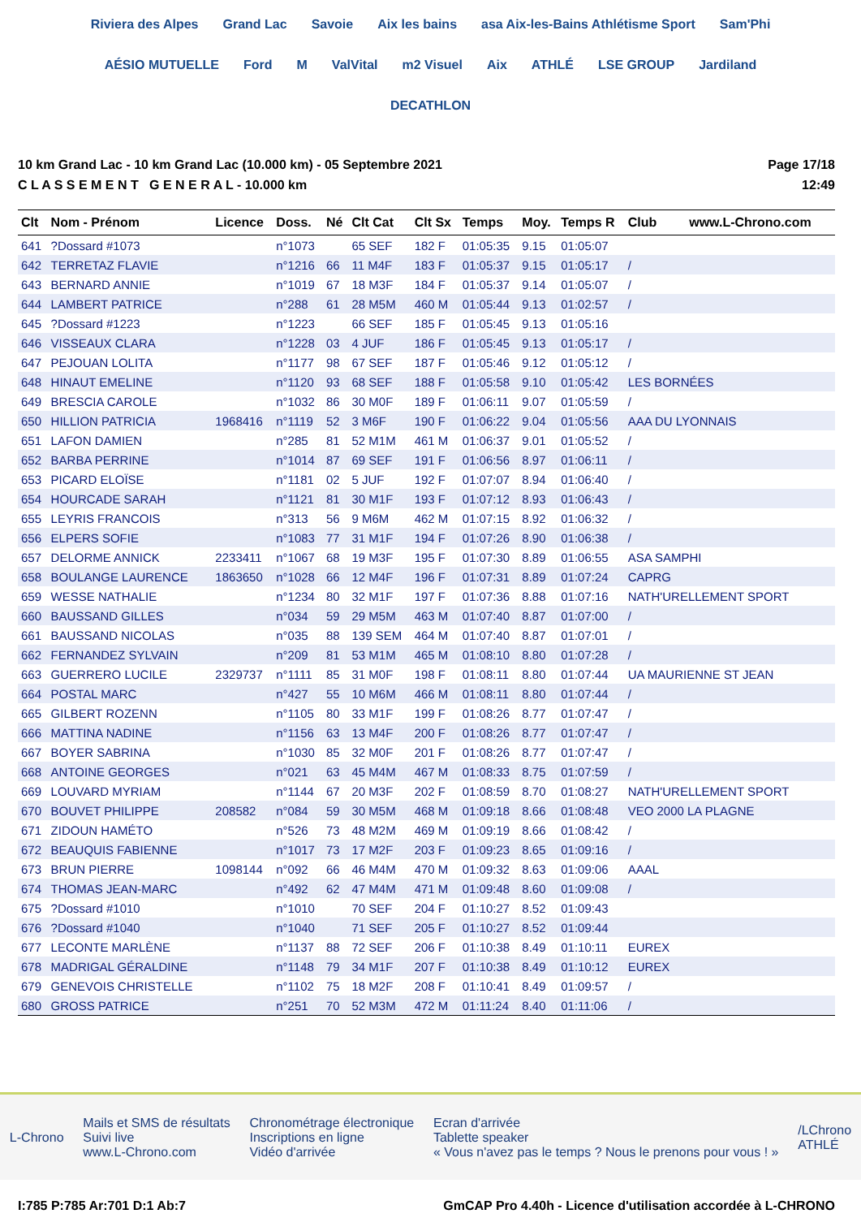Riviera des Alpes Grand Lac Savoie Aix les bains asa Aix-les-Bains Athlétisme Sport Sam'Phi AÉSIO MUTUELLE Ford M ValVital m2 Visuel Aix ATHLÉ LSE GROUP Jardiland DECATHLON
10 km Grand Lac - 10 km Grand Lac (10.000 km) - 05 Septembre 2021
C L A S S E M E N T G E N E R A L - 10.000 km
Page 17/18
12:49
| Clt | Nom - Prénom | Licence | Doss. | Né | Clt Cat | Clt Sx | Temps | Moy. | Temps R | Club www.L-Chrono.com |
| --- | --- | --- | --- | --- | --- | --- | --- | --- | --- | --- |
| 641 | ?Dossard #1073 | | n°1073 | | 65 SEF | 182 F | 01:05:35 | 9.15 | 01:05:07 | |
| 642 | TERRETAZ FLAVIE | | n°1216 | 66 | 11 M4F | 183 F | 01:05:37 | 9.15 | 01:05:17 | / |
| 643 | BERNARD ANNIE | | n°1019 | 67 | 18 M3F | 184 F | 01:05:37 | 9.14 | 01:05:07 | / |
| 644 | LAMBERT PATRICE | | n°288 | 61 | 28 M5M | 460 M | 01:05:44 | 9.13 | 01:02:57 | / |
| 645 | ?Dossard #1223 | | n°1223 | | 66 SEF | 185 F | 01:05:45 | 9.13 | 01:05:16 | |
| 646 | VISSEAUX CLARA | | n°1228 | 03 | 4 JUF | 186 F | 01:05:45 | 9.13 | 01:05:17 | / |
| 647 | PEJOUAN LOLITA | | n°1177 | 98 | 67 SEF | 187 F | 01:05:46 | 9.12 | 01:05:12 | / |
| 648 | HINAUT EMELINE | | n°1120 | 93 | 68 SEF | 188 F | 01:05:58 | 9.10 | 01:05:42 | LES BORNÉES |
| 649 | BRESCIA CAROLE | | n°1032 | 86 | 30 M0F | 189 F | 01:06:11 | 9.07 | 01:05:59 | / |
| 650 | HILLION PATRICIA | 1968416 | n°1119 | 52 | 3 M6F | 190 F | 01:06:22 | 9.04 | 01:05:56 | AAA DU LYONNAIS |
| 651 | LAFON DAMIEN | | n°285 | 81 | 52 M1M | 461 M | 01:06:37 | 9.01 | 01:05:52 | / |
| 652 | BARBA PERRINE | | n°1014 | 87 | 69 SEF | 191 F | 01:06:56 | 8.97 | 01:06:11 | / |
| 653 | PICARD ELOÏSE | | n°1181 | 02 | 5 JUF | 192 F | 01:07:07 | 8.94 | 01:06:40 | / |
| 654 | HOURCADE SARAH | | n°1121 | 81 | 30 M1F | 193 F | 01:07:12 | 8.93 | 01:06:43 | / |
| 655 | LEYRIS FRANCOIS | | n°313 | 56 | 9 M6M | 462 M | 01:07:15 | 8.92 | 01:06:32 | / |
| 656 | ELPERS SOFIE | | n°1083 | 77 | 31 M1F | 194 F | 01:07:26 | 8.90 | 01:06:38 | / |
| 657 | DELORME ANNICK | 2233411 | n°1067 | 68 | 19 M3F | 195 F | 01:07:30 | 8.89 | 01:06:55 | ASA SAMPHI |
| 658 | BOULANGE LAURENCE | 1863650 | n°1028 | 66 | 12 M4F | 196 F | 01:07:31 | 8.89 | 01:07:24 | CAPRG |
| 659 | WESSE NATHALIE | | n°1234 | 80 | 32 M1F | 197 F | 01:07:36 | 8.88 | 01:07:16 | NATH'URELLEMENT SPORT |
| 660 | BAUSSAND GILLES | | n°034 | 59 | 29 M5M | 463 M | 01:07:40 | 8.87 | 01:07:00 | / |
| 661 | BAUSSAND NICOLAS | | n°035 | 88 | 139 SEM | 464 M | 01:07:40 | 8.87 | 01:07:01 | / |
| 662 | FERNANDEZ SYLVAIN | | n°209 | 81 | 53 M1M | 465 M | 01:08:10 | 8.80 | 01:07:28 | / |
| 663 | GUERRERO LUCILE | 2329737 | n°1111 | 85 | 31 M0F | 198 F | 01:08:11 | 8.80 | 01:07:44 | UA MAURIENNE ST JEAN |
| 664 | POSTAL MARC | | n°427 | 55 | 10 M6M | 466 M | 01:08:11 | 8.80 | 01:07:44 | / |
| 665 | GILBERT ROZENN | | n°1105 | 80 | 33 M1F | 199 F | 01:08:26 | 8.77 | 01:07:47 | / |
| 666 | MATTINA NADINE | | n°1156 | 63 | 13 M4F | 200 F | 01:08:26 | 8.77 | 01:07:47 | / |
| 667 | BOYER SABRINA | | n°1030 | 85 | 32 M0F | 201 F | 01:08:26 | 8.77 | 01:07:47 | / |
| 668 | ANTOINE GEORGES | | n°021 | 63 | 45 M4M | 467 M | 01:08:33 | 8.75 | 01:07:59 | / |
| 669 | LOUVARD MYRIAM | | n°1144 | 67 | 20 M3F | 202 F | 01:08:59 | 8.70 | 01:08:27 | NATH'URELLEMENT SPORT |
| 670 | BOUVET PHILIPPE | 208582 | n°084 | 59 | 30 M5M | 468 M | 01:09:18 | 8.66 | 01:08:48 | VEO 2000 LA PLAGNE |
| 671 | ZIDOUN HAMÉTO | | n°526 | 73 | 48 M2M | 469 M | 01:09:19 | 8.66 | 01:08:42 | / |
| 672 | BEAUQUIS FABIENNE | | n°1017 | 73 | 17 M2F | 203 F | 01:09:23 | 8.65 | 01:09:16 | / |
| 673 | BRUN PIERRE | 1098144 | n°092 | 66 | 46 M4M | 470 M | 01:09:32 | 8.63 | 01:09:06 | AAAL |
| 674 | THOMAS JEAN-MARC | | n°492 | 62 | 47 M4M | 471 M | 01:09:48 | 8.60 | 01:09:08 | / |
| 675 | ?Dossard #1010 | | n°1010 | | 70 SEF | 204 F | 01:10:27 | 8.52 | 01:09:43 | |
| 676 | ?Dossard #1040 | | n°1040 | | 71 SEF | 205 F | 01:10:27 | 8.52 | 01:09:44 | |
| 677 | LECONTE MARLÈNE | | n°1137 | 88 | 72 SEF | 206 F | 01:10:38 | 8.49 | 01:10:11 | EUREX |
| 678 | MADRIGAL GÉRALDINE | | n°1148 | 79 | 34 M1F | 207 F | 01:10:38 | 8.49 | 01:10:12 | EUREX |
| 679 | GENEVOIS CHRISTELLE | | n°1102 | 75 | 18 M2F | 208 F | 01:10:41 | 8.49 | 01:09:57 | / |
| 680 | GROSS PATRICE | | n°251 | 70 | 52 M3M | 472 M | 01:11:24 | 8.40 | 01:11:06 | / |
L-Chrono
Mails et SMS de résultats
Suivi live
www.L-Chrono.com
Chronométrage électronique
Inscriptions en ligne
Vidéo d'arrivée
Ecran d'arrivée
Tablette speaker
« Vous n'avez pas le temps ? Nous le prenons pour vous ! »
/LChrono
ATHLÉ
I:785 P:785 Ar:701 D:1 Ab:7 GmCAP Pro 4.40h - Licence d'utilisation accordée à L-CHRONO